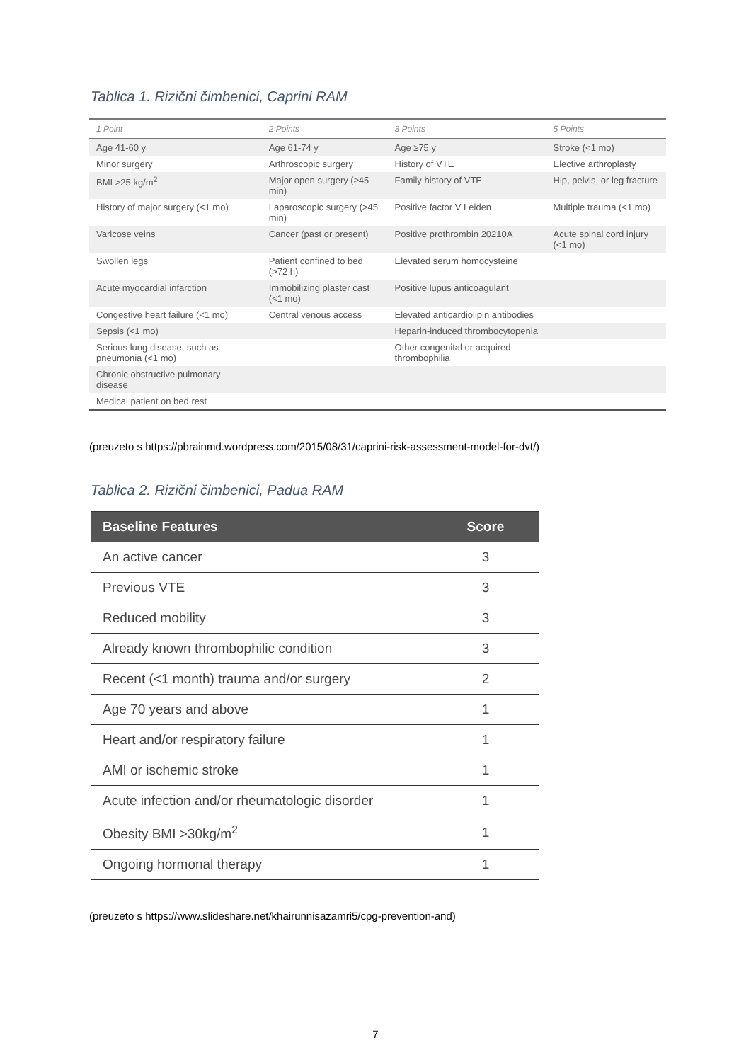Tablica 1. Rizični čimbenici, Caprini RAM
| 1 Point | 2 Points | 3 Points | 5 Points |
| --- | --- | --- | --- |
| Age 41-60 y | Age 61-74 y | Age ≥75 y | Stroke (<1 mo) |
| Minor surgery | Arthroscopic surgery | History of VTE | Elective arthroplasty |
| BMI >25 kg/m<sup>2</sup> | Major open surgery (≥45 min) | Family history of VTE | Hip, pelvis, or leg fracture |
| History of major surgery (<1 mo) | Laparoscopic surgery (>45 min) | Positive factor V Leiden | Multiple trauma (<1 mo) |
| Varicose veins | Cancer (past or present) | Positive prothrombin 20210A | Acute spinal cord injury (<1 mo) |
| Swollen legs | Patient confined to bed (>72 h) | Elevated serum homocysteine | |
| Acute myocardial infarction | Immobilizing plaster cast (<1 mo) | Positive lupus anticoagulant | |
| Congestive heart failure (<1 mo) | Central venous access | Elevated anticardiolipin antibodies | |
| Sepsis (<1 mo) | | Heparin-induced thrombocytopenia | |
| Serious lung disease, such as pneumonia (<1 mo) | | Other congenital or acquired thrombophilia | |
| Chronic obstructive pulmonary disease | | | |
| Medical patient on bed rest | | | |
(preuzeto s https://pbrainmd.wordpress.com/2015/08/31/caprini-risk-assessment-model-for-dvt/)
Tablica 2. Rizični čimbenici, Padua RAM
| Baseline Features | Score |
| --- | --- |
| An active cancer | 3 |
| Previous VTE | 3 |
| Reduced mobility | 3 |
| Already known thrombophilic condition | 3 |
| Recent (<1 month) trauma and/or surgery | 2 |
| Age 70 years and above | 1 |
| Heart and/or respiratory failure | 1 |
| AMI or ischemic stroke | 1 |
| Acute infection and/or rheumatologic disorder | 1 |
| Obesity BMI >30kg/m<sup>2</sup> | 1 |
| Ongoing hormonal therapy | 1 |
(preuzeto s https://www.slideshare.net/khairunnisazamri5/cpg-prevention-and)
7